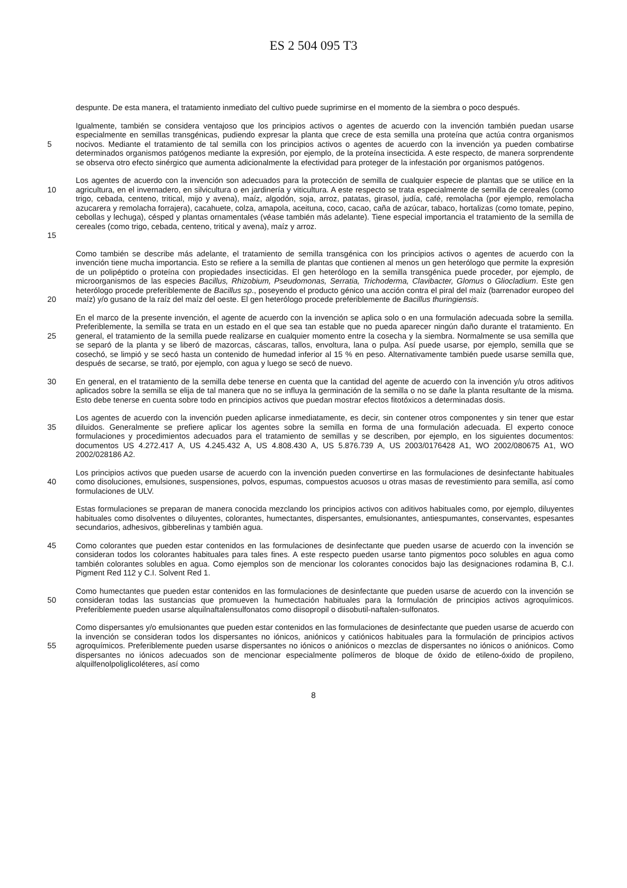ES 2 504 095 T3
despunte. De esta manera, el tratamiento inmediato del cultivo puede suprimirse en el momento de la siembra o poco después.
5 Igualmente, también se considera ventajoso que los principios activos o agentes de acuerdo con la invención también puedan usarse especialmente en semillas transgénicas, pudiendo expresar la planta que crece de esta semilla una proteína que actúa contra organismos nocivos. Mediante el tratamiento de tal semilla con los principios activos o agentes de acuerdo con la invención ya pueden combatirse determinados organismos patógenos mediante la expresión, por ejemplo, de la proteína insecticida. A este respecto, de manera sorprendente se observa otro efecto sinérgico que aumenta adicionalmente la efectividad para proteger de la infestación por organismos patógenos.
10
15
Los agentes de acuerdo con la invención son adecuados para la protección de semilla de cualquier especie de plantas que se utilice en la agricultura, en el invernadero, en silvicultura o en jardinería y viticultura. A este respecto se trata especialmente de semilla de cereales (como trigo, cebada, centeno, tritical, mijo y avena), maíz, algodón, soja, arroz, patatas, girasol, judía, café, remolacha (por ejemplo, remolacha azucarera y remolacha forrajera), cacahuete, colza, amapola, aceituna, coco, cacao, caña de azúcar, tabaco, hortalizas (como tomate, pepino, cebollas y lechuga), césped y plantas ornamentales (véase también más adelante). Tiene especial importancia el tratamiento de la semilla de cereales (como trigo, cebada, centeno, tritical y avena), maíz y arroz.
20 Como también se describe más adelante, el tratamiento de semilla transgénica con los principios activos o agentes de acuerdo con la invención tiene mucha importancia. Esto se refiere a la semilla de plantas que contienen al menos un gen heterólogo que permite la expresión de un polipéptido o proteína con propiedades insecticidas. El gen heterólogo en la semilla transgénica puede proceder, por ejemplo, de microorganismos de las especies Bacillus, Rhizobium, Pseudomonas, Serratia, Trichoderma, Clavibacter, Glomus o Gliocladium. Este gen heterólogo procede preferiblemente de Bacillus sp., poseyendo el producto génico una acción contra el piral del maíz (barrenador europeo del maíz) y/o gusano de la raíz del maíz del oeste. El gen heterólogo procede preferiblemente de Bacillus thuringiensis.
25 En el marco de la presente invención, el agente de acuerdo con la invención se aplica solo o en una formulación adecuada sobre la semilla. Preferiblemente, la semilla se trata en un estado en el que sea tan estable que no pueda aparecer ningún daño durante el tratamiento. En general, el tratamiento de la semilla puede realizarse en cualquier momento entre la cosecha y la siembra. Normalmente se usa semilla que se separó de la planta y se liberó de mazorcas, cáscaras, tallos, envoltura, lana o pulpa. Así puede usarse, por ejemplo, semilla que se cosechó, se limpió y se secó hasta un contenido de humedad inferior al 15 % en peso. Alternativamente también puede usarse semilla que, después de secarse, se trató, por ejemplo, con agua y luego se secó de nuevo.
30 En general, en el tratamiento de la semilla debe tenerse en cuenta que la cantidad del agente de acuerdo con la invención y/u otros aditivos aplicados sobre la semilla se elija de tal manera que no se influya la germinación de la semilla o no se dañe la planta resultante de la misma. Esto debe tenerse en cuenta sobre todo en principios activos que puedan mostrar efectos fitotóxicos a determinadas dosis.
35 Los agentes de acuerdo con la invención pueden aplicarse inmediatamente, es decir, sin contener otros componentes y sin tener que estar diluidos. Generalmente se prefiere aplicar los agentes sobre la semilla en forma de una formulación adecuada. El experto conoce formulaciones y procedimientos adecuados para el tratamiento de semillas y se describen, por ejemplo, en los siguientes documentos: documentos US 4.272.417 A, US 4.245.432 A, US 4.808.430 A, US 5.876.739 A, US 2003/0176428 A1, WO 2002/080675 A1, WO 2002/028186 A2.
40 Los principios activos que pueden usarse de acuerdo con la invención pueden convertirse en las formulaciones de desinfectante habituales como disoluciones, emulsiones, suspensiones, polvos, espumas, compuestos acuosos u otras masas de revestimiento para semilla, así como formulaciones de ULV.
Estas formulaciones se preparan de manera conocida mezclando los principios activos con aditivos habituales como, por ejemplo, diluyentes habituales como disolventes o diluyentes, colorantes, humectantes, dispersantes, emulsionantes, antiespumantes, conservantes, espesantes secundarios, adhesivos, gibberelinas y también agua.
45 Como colorantes que pueden estar contenidos en las formulaciones de desinfectante que pueden usarse de acuerdo con la invención se consideran todos los colorantes habituales para tales fines. A este respecto pueden usarse tanto pigmentos poco solubles en agua como también colorantes solubles en agua. Como ejemplos son de mencionar los colorantes conocidos bajo las designaciones rodamina B, C.I. Pigment Red 112 y C.I. Solvent Red 1.
50 Como humectantes que pueden estar contenidos en las formulaciones de desinfectante que pueden usarse de acuerdo con la invención se consideran todas las sustancias que promueven la humectación habituales para la formulación de principios activos agroquímicos. Preferiblemente pueden usarse alquilnaftalensulfonatos como diisopropil o diisobutil-naftalen-sulfonatos.
55 Como dispersantes y/o emulsionantes que pueden estar contenidos en las formulaciones de desinfectante que pueden usarse de acuerdo con la invención se consideran todos los dispersantes no iónicos, aniónicos y catiónicos habituales para la formulación de principios activos agroquímicos. Preferiblemente pueden usarse dispersantes no iónicos o aniónicos o mezclas de dispersantes no iónicos o aniónicos. Como dispersantes no iónicos adecuados son de mencionar especialmente polímeros de bloque de óxido de etileno-óxido de propileno, alquilfenolpoliglicoléteres, así como
8